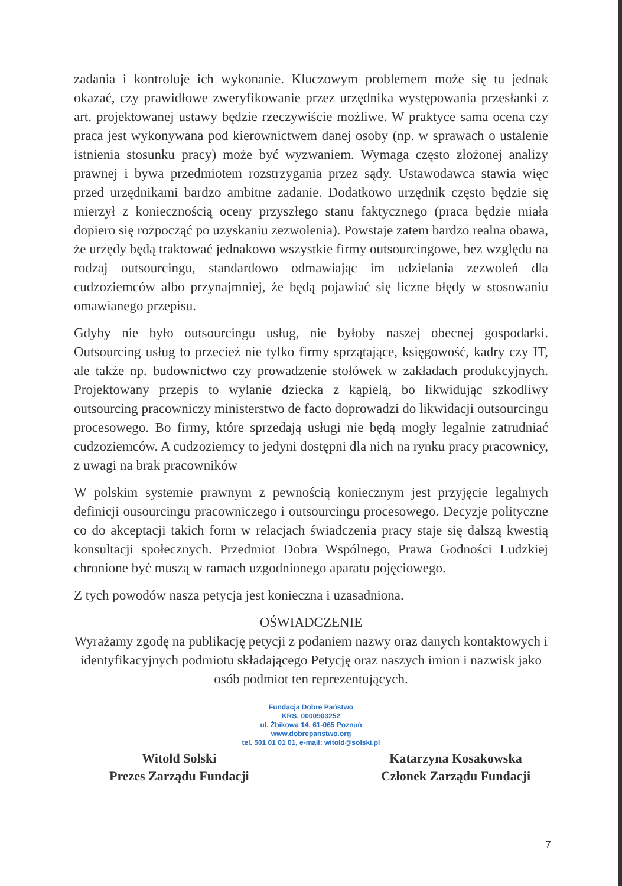zadania i kontroluje ich wykonanie. Kluczowym problemem może się tu jednak okazać, czy prawidłowe zweryfikowanie przez urzędnika występowania przesłanki z art. projektowanej ustawy będzie rzeczywiście możliwe. W praktyce sama ocena czy praca jest wykonywana pod kierownictwem danej osoby (np. w sprawach o ustalenie istnienia stosunku pracy) może być wyzwaniem. Wymaga często złożonej analizy prawnej i bywa przedmiotem rozstrzygania przez sądy. Ustawodawca stawia więc przed urzędnikami bardzo ambitne zadanie. Dodatkowo urzędnik często będzie się mierzył z koniecznością oceny przyszłego stanu faktycznego (praca będzie miała dopiero się rozpocząć po uzyskaniu zezwolenia). Powstaje zatem bardzo realna obawa, że urzędy będą traktować jednakowo wszystkie firmy outsourcingowe, bez względu na rodzaj outsourcingu, standardowo odmawiając im udzielania zezwoleń dla cudzoziemców albo przynajmniej, że będą pojawiać się liczne błędy w stosowaniu omawianego przepisu.
Gdyby nie było outsourcingu usług, nie byłoby naszej obecnej gospodarki. Outsourcing usług to przecież nie tylko firmy sprzątające, księgowość, kadry czy IT, ale także np. budownictwo czy prowadzenie stołówek w zakładach produkcyjnych. Projektowany przepis to wylanie dziecka z kąpielą, bo likwidując szkodliwy outsourcing pracowniczy ministerstwo de facto doprowadzi do likwidacji outsourcingu procesowego. Bo firmy, które sprzedają usługi nie będą mogły legalnie zatrudniać cudzoziemców. A cudzoziemcy to jedyni dostępni dla nich na rynku pracy pracownicy, z uwagi na brak pracowników
W polskim systemie prawnym z pewnością koniecznym jest przyjęcie legalnych definicji ousourcingu pracowniczego i outsourcingu procesowego. Decyzje polityczne co do akceptacji takich form w relacjach świadczenia pracy staje się dalszą kwestią konsultacji społecznych. Przedmiot Dobra Wspólnego, Prawa Godności Ludzkiej chronione być muszą w ramach uzgodnionego aparatu pojęciowego.
Z tych powodów nasza petycja jest konieczna i uzasadniona.
OŚWIADCZENIE
Wyrażamy zgodę na publikację petycji z podaniem nazwy oraz danych kontaktowych i identyfikacyjnych podmiotu składającego Petycję oraz naszych imion i nazwisk jako osób podmiot ten reprezentujących.
Fundacja Dobre Państwo
KRS: 0000903252
ul. Żbikowa 14, 61-065 Poznań
www.dobrepanstwo.org
tel. 501 01 01 01, e-mail: witold@solski.pl
Witold Solski
Prezes Zarządu Fundacji
Katarzyna Kosakowska
Członek Zarządu Fundacji
7